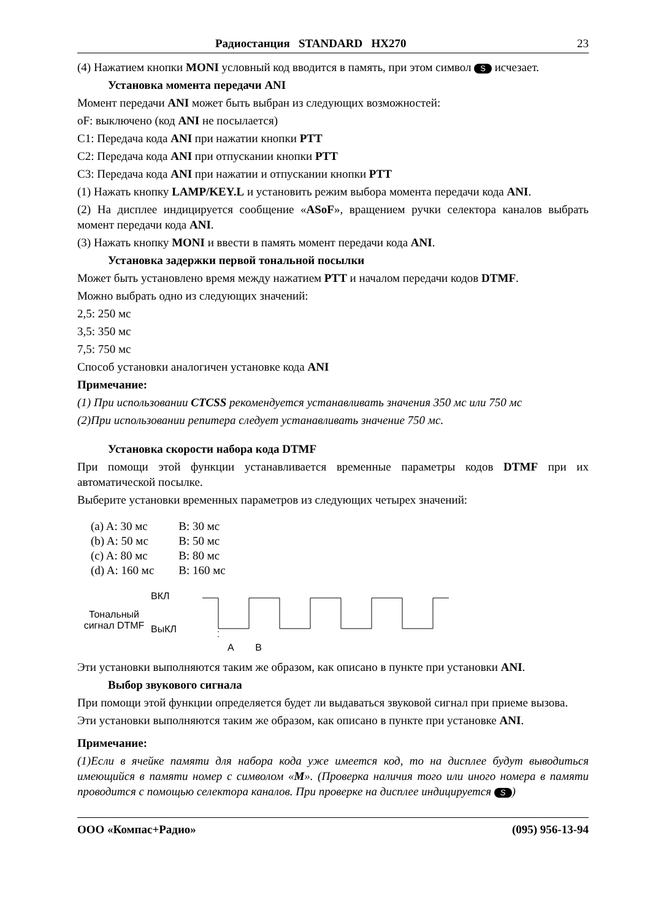Радиостанция STANDARD HX270 23
(4) Нажатием кнопки MONI условный код вводится в память, при этом символ S исчезает.
Установка момента передачи ANI
Момент передачи ANI может быть выбран из следующих возможностей:
oF: выключено (код ANI не посылается)
C1: Передача кода ANI при нажатии кнопки PTT
C2: Передача кода ANI при отпускании кнопки PTT
C3: Передача кода ANI при нажатии и отпускании кнопки PTT
(1) Нажать кнопку LAMP/KEY.L и установить режим выбора момента передачи кода ANI.
(2) На дисплее индицируется сообщение «ASoF», вращением ручки селектора каналов выбрать момент передачи кода ANI.
(3) Нажать кнопку MONI и ввести в память момент передачи кода ANI.
Установка задержки первой тональной посылки
Может быть установлено время между нажатием PTT и началом передачи кодов DTMF.
Можно выбрать одно из следующих значений:
2,5: 250 мс
3,5: 350 мс
7,5: 750 мс
Способ установки аналогичен установке кода ANI
Примечание:
(1) При использовании CTCSS рекомендуется устанавливать значения 350 мс или 750 мс
(2)При использовании репитера следует устанавливать значение 750 мс.
Установка скорости набора кода DTMF
При помощи этой функции устанавливается временные параметры кодов DTMF при их автоматической посылке.
Выберите установки временных параметров из следующих четырех значений:
| (a) A: 30 мс | B: 30 мс |
| (b) A: 50 мс | B: 50 мс |
| (c) A: 80 мс | B: 80 мс |
| (d) A: 160 мс | B: 160 мс |
Тональный
сигнал DTMF
ВКЛ
ВыКЛ
A B
Эти установки выполняются таким же образом, как описано в пункте при установки ANI.
Выбор звукового сигнала
При помощи этой функции определяется будет ли выдаваться звуковой сигнал при приеме вызова.
Эти установки выполняются таким же образом, как описано в пункте при установке ANI.
Примечание:
(1)Если в ячейке памяти для набора кода уже имеется код, то на дисплее будут выводиться имеющийся в памяти номер с символом «M». (Проверка наличия того или иного номера в памяти проводится с помощью селектора каналов. При проверке на дисплее индицируется S)
ООО «Компас+Радио» (095) 956-13-94